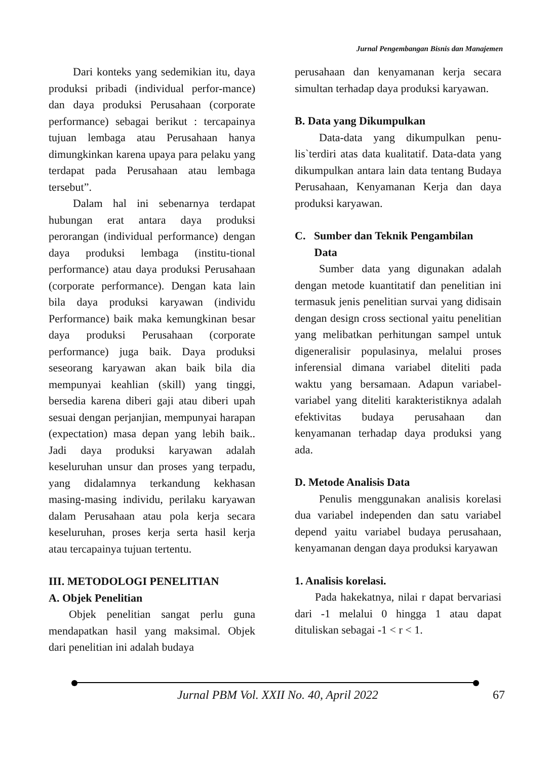Jurnal Pengembangan Bisnis dan Manajemen
Dari konteks yang sedemikian itu, daya produksi pribadi (individual perfor-mance) dan daya produksi Perusahaan (corporate performance) sebagai berikut : tercapainya tujuan lembaga atau Perusahaan hanya dimungkinkan karena upaya para pelaku yang terdapat pada Perusahaan atau lembaga tersebut”.
Dalam hal ini sebenarnya terdapat hubungan erat antara daya produksi perorangan (individual performance) dengan daya produksi lembaga (institu-tional performance) atau daya produksi Perusahaan (corporate performance). Dengan kata lain bila daya produksi karyawan (individu Performance) baik maka kemungkinan besar daya produksi Perusahaan (corporate performance) juga baik. Daya produksi seseorang karyawan akan baik bila dia mempunyai keahlian (skill) yang tinggi, bersedia karena diberi gaji atau diberi upah sesuai dengan perjanjian, mempunyai harapan (expectation) masa depan yang lebih baik.. Jadi daya produksi karyawan adalah keseluruhan unsur dan proses yang terpadu, yang didalamnya terkandung kekhasan masing-masing individu, perilaku karyawan dalam Perusahaan atau pola kerja secara keseluruhan, proses kerja serta hasil kerja atau tercapainya tujuan tertentu.
III. METODOLOGI PENELITIAN
A. Objek Penelitian
Objek penelitian sangat perlu guna mendapatkan hasil yang maksimal. Objek dari penelitian ini adalah budaya
perusahaan dan kenyamanan kerja secara simultan terhadap daya produksi karyawan.
B. Data yang Dikumpulkan
Data-data yang dikumpulkan penu-lis`terdiri atas data kualitatif. Data-data yang dikumpulkan antara lain data tentang Budaya Perusahaan, Kenyamanan Kerja dan daya produksi karyawan.
C. Sumber dan Teknik Pengambilan
Data
Sumber data yang digunakan adalah dengan metode kuantitatif dan penelitian ini termasuk jenis penelitian survai yang didisain dengan design cross sectional yaitu penelitian yang melibatkan perhitungan sampel untuk digeneralisir populasinya, melalui proses inferensial dimana variabel diteliti pada waktu yang bersamaan. Adapun variabel-variabel yang diteliti karakteristiknya adalah efektivitas budaya perusahaan dan kenyamanan terhadap daya produksi yang ada.
D. Metode Analisis Data
Penulis menggunakan analisis korelasi dua variabel independen dan satu variabel depend yaitu variabel budaya perusahaan, kenyamanan dengan daya produksi karyawan
1. Analisis korelasi.
Pada hakekatnya, nilai r dapat bervariasi dari -1 melalui 0 hingga 1 atau dapat dituliskan sebagai -1 < r < 1.
Jurnal PBM Vol. XXII No. 40, April 2022 67